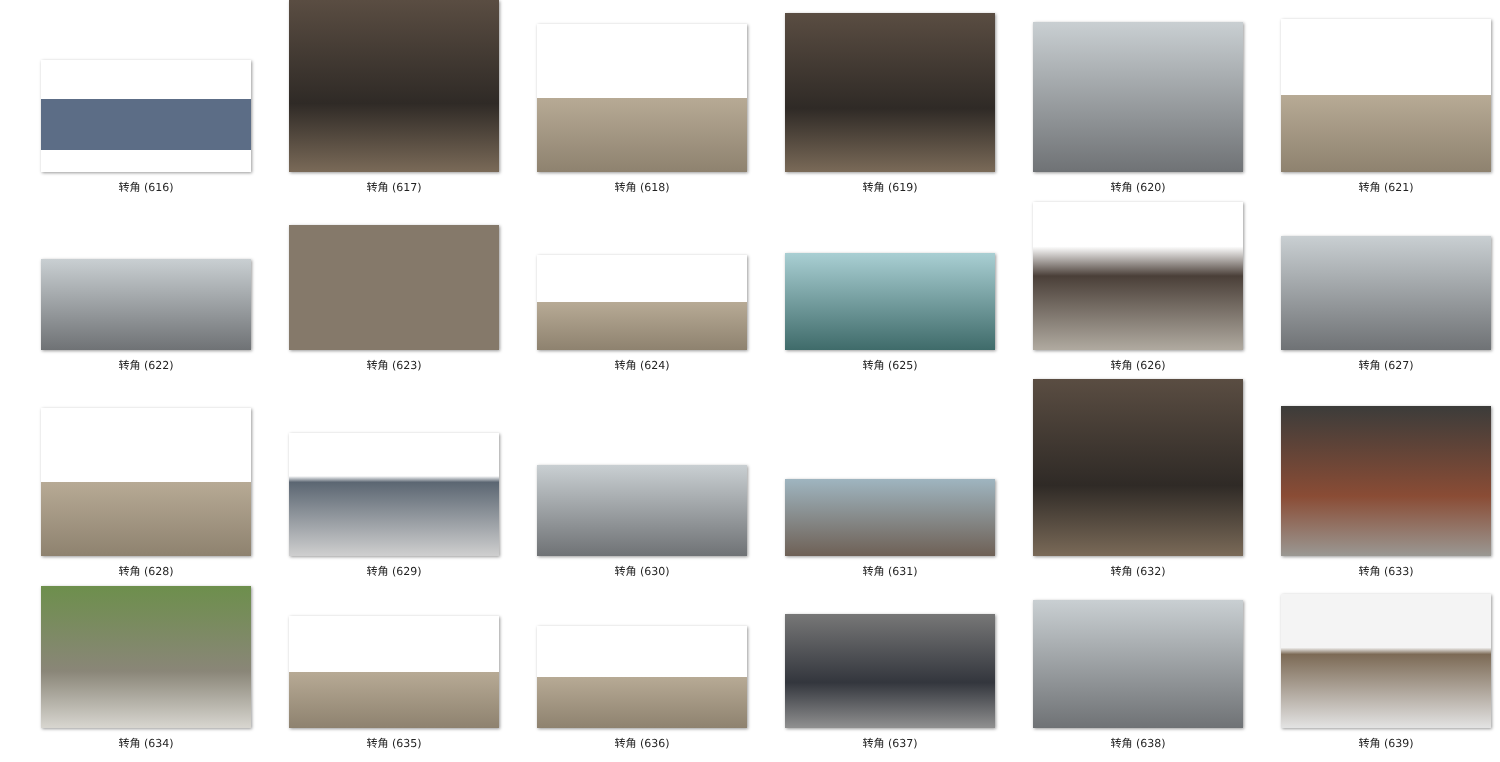转角 (616)
转角 (617)
转角 (618)
转角 (619)
转角 (620)
转角 (621)
转角 (622)
转角 (623)
转角 (624)
转角 (625)
转角 (626)
转角 (627)
转角 (628)
转角 (629)
转角 (630)
转角 (631)
转角 (632)
转角 (633)
转角 (634)
转角 (635)
转角 (636)
转角 (637)
转角 (638)
转角 (639)